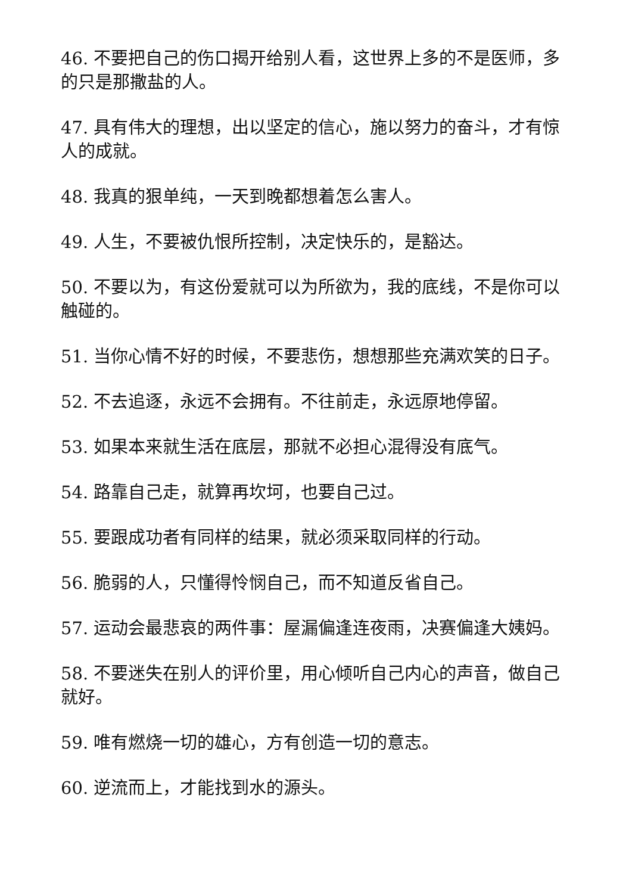46. 不要把自己的伤口揭开给别人看，这世界上多的不是医师，多的只是那撒盐的人。
47. 具有伟大的理想，出以坚定的信心，施以努力的奋斗，才有惊人的成就。
48. 我真的狠单纯，一天到晚都想着怎么害人。
49. 人生，不要被仇恨所控制，决定快乐的，是豁达。
50. 不要以为，有这份爱就可以为所欲为，我的底线，不是你可以触碰的。
51. 当你心情不好的时候，不要悲伤，想想那些充满欢笑的日子。
52. 不去追逐，永远不会拥有。不往前走，永远原地停留。
53. 如果本来就生活在底层，那就不必担心混得没有底气。
54. 路靠自己走，就算再坎坷，也要自己过。
55. 要跟成功者有同样的结果，就必须采取同样的行动。
56. 脆弱的人，只懂得怜悯自己，而不知道反省自己。
57. 运动会最悲哀的两件事：屋漏偏逢连夜雨，决赛偏逢大姨妈。
58. 不要迷失在别人的评价里，用心倾听自己内心的声音，做自己就好。
59. 唯有燃烧一切的雄心，方有创造一切的意志。
60. 逆流而上，才能找到水的源头。